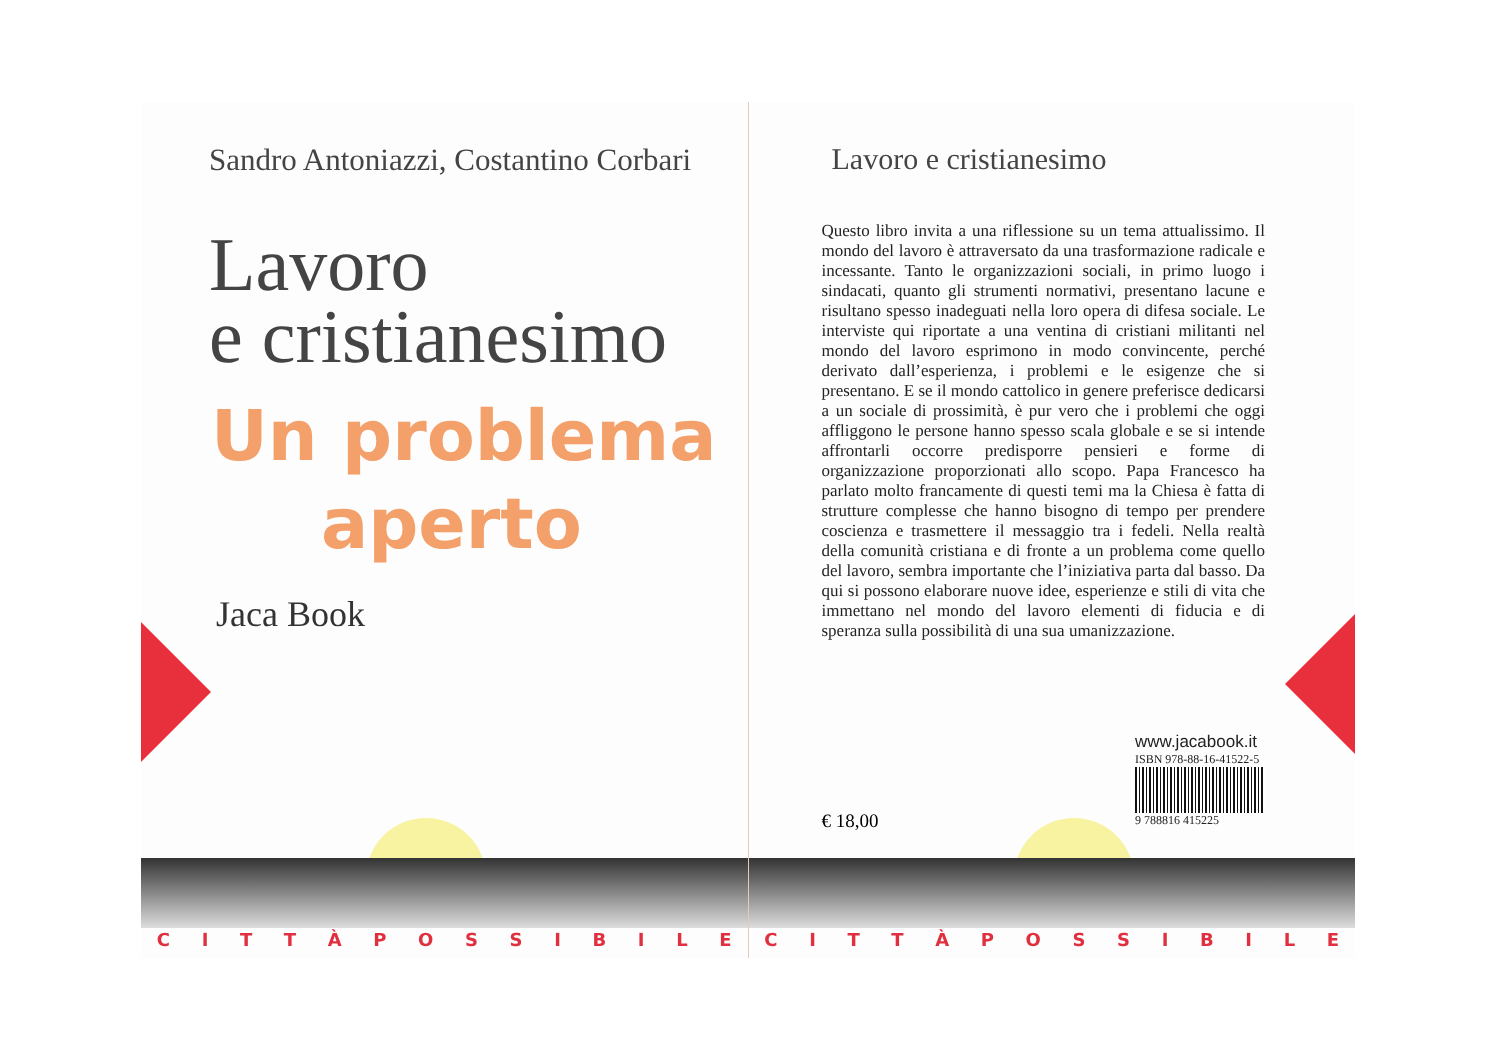Sandro Antoniazzi, Costantino Corbari
Lavoro
e cristianesimo
Un problema
aperto
Jaca Book
C I T T À P O S S I B I L E
Lavoro e cristianesimo
Questo libro invita a una riflessione su un tema attualissimo. Il mondo del lavoro è attraversato da una trasformazione radicale e incessante. Tanto le organizzazioni sociali, in primo luogo i sindacati, quanto gli strumenti normativi, presentano lacune e risultano spesso inadeguati nella loro opera di difesa sociale. Le interviste qui riportate a una ventina di cristiani militanti nel mondo del lavoro esprimono in modo convincente, perché derivato dall’esperienza, i problemi e le esigenze che si presentano. E se il mondo cattolico in genere preferisce dedicarsi a un sociale di prossimità, è pur vero che i problemi che oggi affliggono le persone hanno spesso scala globale e se si intende affrontarli occorre predisporre pensieri e forme di organizzazione proporzionati allo scopo. Papa Francesco ha parlato molto francamente di questi temi ma la Chiesa è fatta di strutture complesse che hanno bisogno di tempo per prendere coscienza e trasmettere il messaggio tra i fedeli. Nella realtà della comunità cristiana e di fronte a un problema come quello del lavoro, sembra importante che l’iniziativa parta dal basso. Da qui si possono elaborare nuove idee, esperienze e stili di vita che immettano nel mondo del lavoro elementi di fiducia e di speranza sulla possibilità di una sua umanizzazione.
www.jacabook.it
ISBN 978-88-16-41522-5
9 788816 415225
€ 18,00
C I T T À P O S S I B I L E